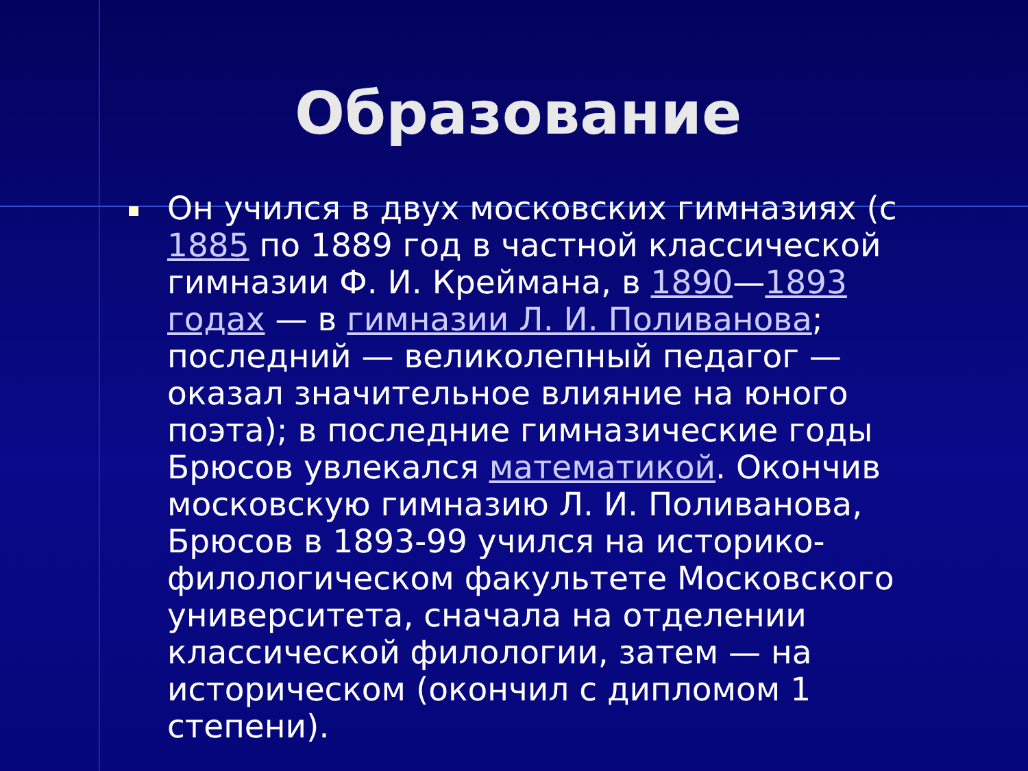Образование
Он учился в двух московских гимназиях (с 1885 по 1889 год в частной классической гимназии Ф. И. Креймана, в 1890—1893 годах — в гимназии Л. И. Поливанова; последний — великолепный педагог — оказал значительное влияние на юного поэта); в последние гимназические годы Брюсов увлекался математикой. Окончив московскую гимназию Л. И. Поливанова, Брюсов в 1893-99 учился на историко-филологическом факультете Московского университета, сначала на отделении классической филологии, затем — на историческом (окончил с дипломом 1 степени).